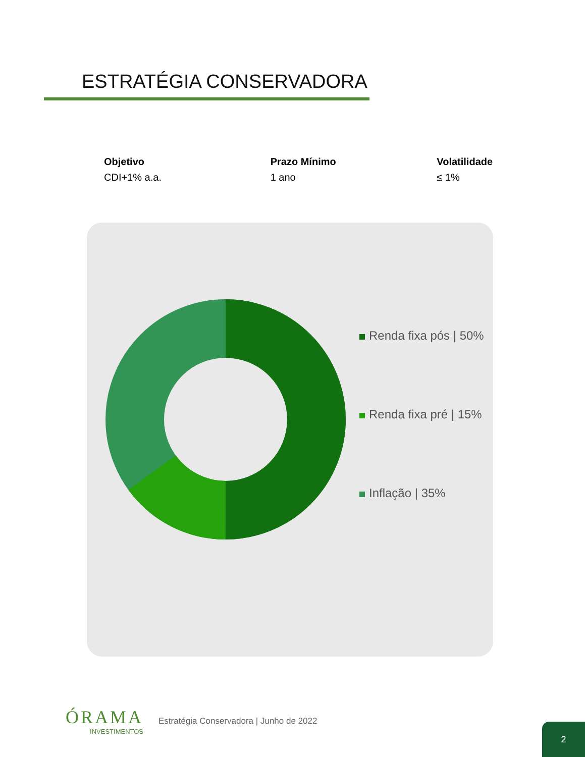ESTRATÉGIA CONSERVADORA
Objetivo
CDI+1% a.a.
Prazo Mínimo
1 ano
Volatilidade
≤ 1%
Renda fixa pós | 50%
Renda fixa pré | 15%
Inflação | 35%
ÓRAMA
INVESTIMENTOS
Estratégia Conservadora | Junho de 2022
2